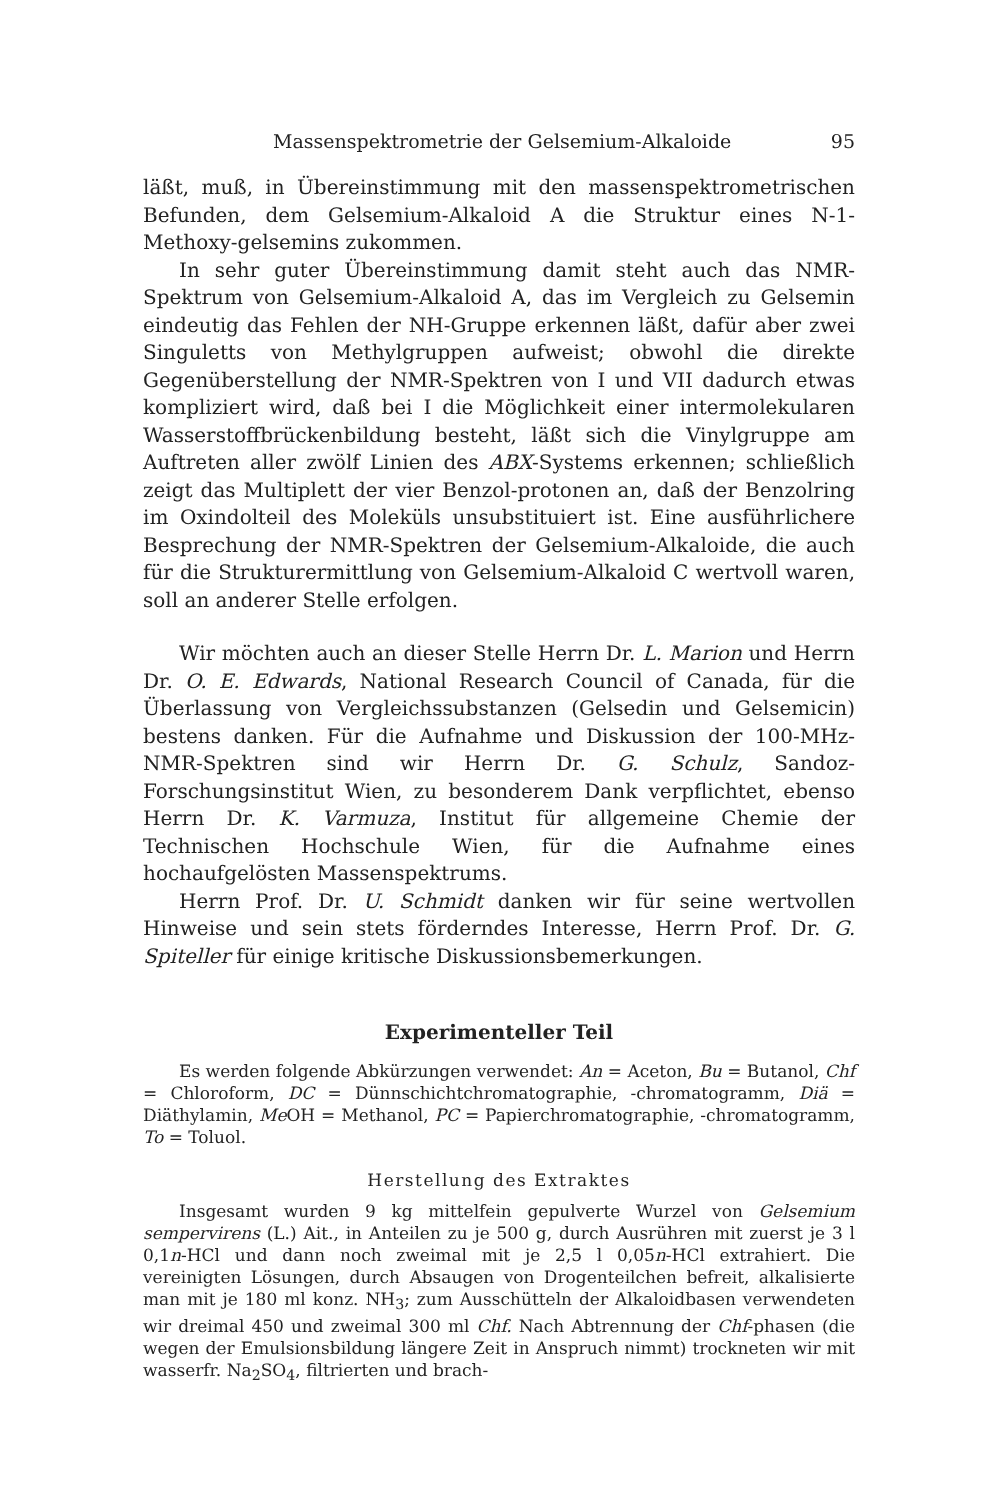Massenspektrometrie der Gelsemium-Alkaloide 95
läßt, muß, in Übereinstimmung mit den massenspektrometrischen Befunden, dem Gelsemium-Alkaloid A die Struktur eines N-1-Methoxy-gelsemins zukommen.
In sehr guter Übereinstimmung damit steht auch das NMR-Spektrum von Gelsemium-Alkaloid A, das im Vergleich zu Gelsemin eindeutig das Fehlen der NH-Gruppe erkennen läßt, dafür aber zwei Singuletts von Methylgruppen aufweist; obwohl die direkte Gegenüberstellung der NMR-Spektren von I und VII dadurch etwas kompliziert wird, daß bei I die Möglichkeit einer intermolekularen Wasserstoffbrückenbildung besteht, läßt sich die Vinylgruppe am Auftreten aller zwölf Linien des ABX-Systems erkennen; schließlich zeigt das Multiplett der vier Benzol-protonen an, daß der Benzolring im Oxindolteil des Moleküls unsubstituiert ist. Eine ausführlichere Besprechung der NMR-Spektren der Gelsemium-Alkaloide, die auch für die Strukturermittlung von Gelsemium-Alkaloid C wertvoll waren, soll an anderer Stelle erfolgen.
Wir möchten auch an dieser Stelle Herrn Dr. L. Marion und Herrn Dr. O. E. Edwards, National Research Council of Canada, für die Überlassung von Vergleichssubstanzen (Gelsedin und Gelsemicin) bestens danken. Für die Aufnahme und Diskussion der 100-MHz-NMR-Spektren sind wir Herrn Dr. G. Schulz, Sandoz-Forschungsinstitut Wien, zu besonderem Dank verpflichtet, ebenso Herrn Dr. K. Varmuza, Institut für allgemeine Chemie der Technischen Hochschule Wien, für die Aufnahme eines hochaufgelösten Massenspektrums.
Herrn Prof. Dr. U. Schmidt danken wir für seine wertvollen Hinweise und sein stets förderndes Interesse, Herrn Prof. Dr. G. Spiteller für einige kritische Diskussionsbemerkungen.
Experimenteller Teil
Es werden folgende Abkürzungen verwendet: An = Aceton, Bu = Butanol, Chf = Chloroform, DC = Dünnschichtchromatographie, -chromatogramm, Diä = Diäthylamin, Me OH = Methanol, PC = Papierchromatographie, -chromatogramm, To = Toluol.
Herstellung des Extraktes
Insgesamt wurden 9 kg mittelfein gepulverte Wurzel von Gelsemium sempervirens (L.) Ait., in Anteilen zu je 500 g, durch Ausrühren mit zuerst je 3 l 0,1n-HCl und dann noch zweimal mit je 2,5 l 0,05n-HCl extrahiert. Die vereinigten Lösungen, durch Absaugen von Drogenteilchen befreit, alkalisierte man mit je 180 ml konz. NH<sub>3</sub>; zum Ausschütteln der Alkaloidbasen verwendeten wir dreimal 450 und zweimal 300 ml Chf. Nach Abtrennung der Chf-phasen (die wegen der Emulsionsbildung längere Zeit in Anspruch nimmt) trockneten wir mit wasserfr. Na<sub>2</sub>SO<sub>4</sub>, filtrierten und brach-